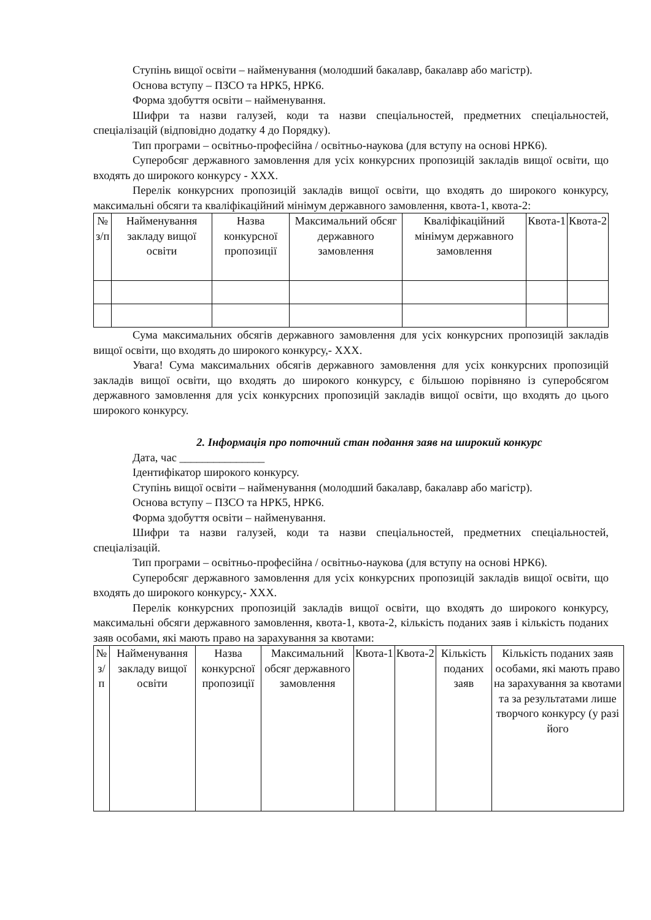Ступінь вищої освіти – найменування (молодший бакалавр, бакалавр або магістр).
Основа вступу – ПЗСО та НРК5, НРК6.
Форма здобуття освіти – найменування.
Шифри та назви галузей, коди та назви спеціальностей, предметних спеціальностей, спеціалізацій (відповідно додатку 4 до Порядку).
Тип програми – освітньо-професійна / освітньо-наукова (для вступу на основі НРК6).
Суперобсяг державного замовлення для усіх конкурсних пропозицій закладів вищої освіти, що входять до широкого конкурсу - ХХХ.
Перелік конкурсних пропозицій закладів вищої освіти, що входять до широкого конкурсу, максимальні обсяги та кваліфікаційний мінімум державного замовлення, квота-1, квота-2:
| № з/п | Найменування закладу вищої освіти | Назва конкурсної пропозиції | Максимальний обсяг державного замовлення | Кваліфікаційний мінімум державного замовлення | Квота-1 | Квота-2 |
Сума максимальних обсягів державного замовлення для усіх конкурсних пропозицій закладів вищої освіти, що входять до широкого конкурсу,- ХХХ.
Увага! Сума максимальних обсягів державного замовлення для усіх конкурсних пропозицій закладів вищої освіти, що входять до широкого конкурсу, є більшою порівняно із суперобсягом державного замовлення для усіх конкурсних пропозицій закладів вищої освіти, що входять до цього широкого конкурсу.
2. Інформація про поточний стан подання заяв на широкий конкурс
Дата, час _______________
Ідентифікатор широкого конкурсу.
Ступінь вищої освіти – найменування (молодший бакалавр, бакалавр або магістр).
Основа вступу – ПЗСО та НРК5, НРК6.
Форма здобуття освіти – найменування.
Шифри та назви галузей, коди та назви спеціальностей, предметних спеціальностей, спеціалізацій.
Тип програми – освітньо-професійна / освітньо-наукова (для вступу на основі НРК6).
Суперобсяг державного замовлення для усіх конкурсних пропозицій закладів вищої освіти, що входять до широкого конкурсу,- ХХХ.
Перелік конкурсних пропозицій закладів вищої освіти, що входять до широкого конкурсу, максимальні обсяги державного замовлення, квота-1, квота-2, кількість поданих заяв і кількість поданих заяв особами, які мають право на зарахування за квотами:
| № з/п | Найменування закладу вищої освіти | Назва конкурсної пропозиції | Максимальний обсяг державного замовлення | Квота-1 | Квота-2 | Кількість поданих заяв | Кількість поданих заяв особами, які мають право на зарахування за квотами та за результатами лише творчого конкурсу (у разі його |